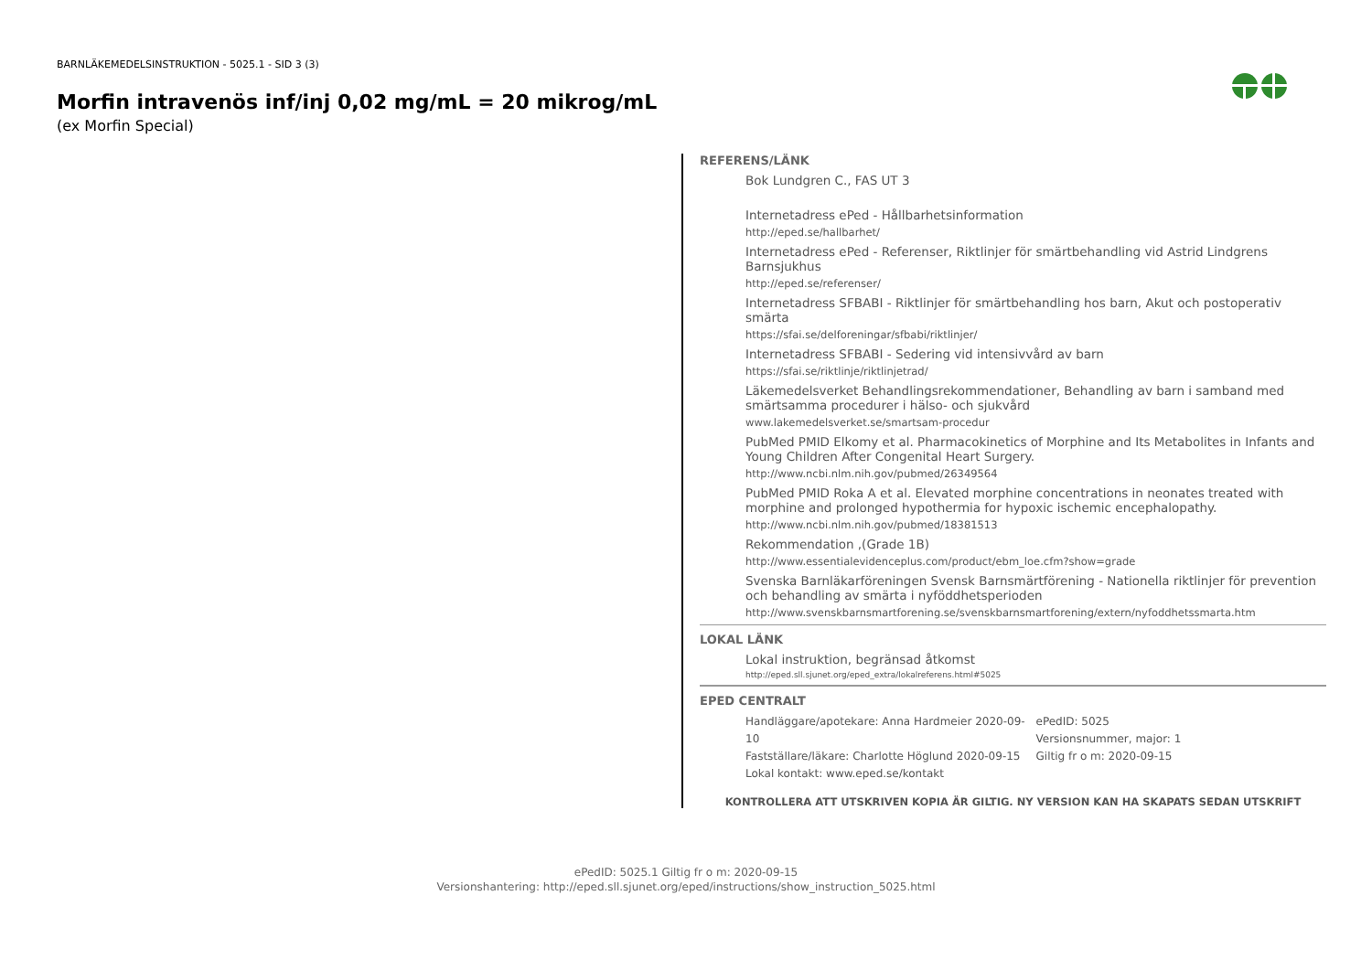BARNLÄKEMEDELSINSTRUKTION - 5025.1 - SID 3 (3)
Morfin intravenös inf/inj 0,02 mg/mL = 20 mikrog/mL
(ex Morfin Special)
REFERENS/LÄNK
Bok Lundgren C., FAS UT 3
Internetadress ePed - Hållbarhetsinformation
http://eped.se/hallbarhet/
Internetadress ePed - Referenser, Riktlinjer för smärtbehandling vid Astrid Lindgrens Barnsjukhus
http://eped.se/referenser/
Internetadress SFBABI - Riktlinjer för smärtbehandling hos barn, Akut och postoperativ smärta
https://sfai.se/delforeningar/sfbabi/riktlinjer/
Internetadress SFBABI - Sedering vid intensivvård av barn
https://sfai.se/riktlinje/riktlinjetrad/
Läkemedelsverket Behandlingsrekommendationer, Behandling av barn i samband med smärtsamma procedurer i hälso- och sjukvård
www.lakemedelsverket.se/smartsam-procedur
PubMed PMID Elkomy et al. Pharmacokinetics of Morphine and Its Metabolites in Infants and Young Children After Congenital Heart Surgery.
http://www.ncbi.nlm.nih.gov/pubmed/26349564
PubMed PMID Roka A et al. Elevated morphine concentrations in neonates treated with morphine and prolonged hypothermia for hypoxic ischemic encephalopathy.
http://www.ncbi.nlm.nih.gov/pubmed/18381513
Rekommendation ,(Grade 1B)
http://www.essentialevidenceplus.com/product/ebm_loe.cfm?show=grade
Svenska Barnläkarföreningen Svensk Barnsmärtförening - Nationella riktlinjer för prevention och behandling av smärta i nyföddhetsperioden
http://www.svenskbarnsmartforening.se/svenskbarnsmartforening/extern/nyfoddhetssmarta.htm
LOKAL LÄNK
Lokal instruktion, begränsad åtkomst
http://eped.sll.sjunet.org/eped_extra/lokalreferens.html#5025
EPED CENTRALT
Handläggare/apotekare: Anna Hardmeier 2020-09-10
Fastställare/läkare: Charlotte Höglund 2020-09-15
Lokal kontakt: www.eped.se/kontakt
ePedID: 5025
Versionsnummer, major: 1
Giltig fr o m: 2020-09-15
KONTROLLERA ATT UTSKRIVEN KOPIA ÄR GILTIG. NY VERSION KAN HA SKAPATS SEDAN UTSKRIFT
ePedID: 5025.1 Giltig fr o m: 2020-09-15
Versionshantering: http://eped.sll.sjunet.org/eped/instructions/show_instruction_5025.html